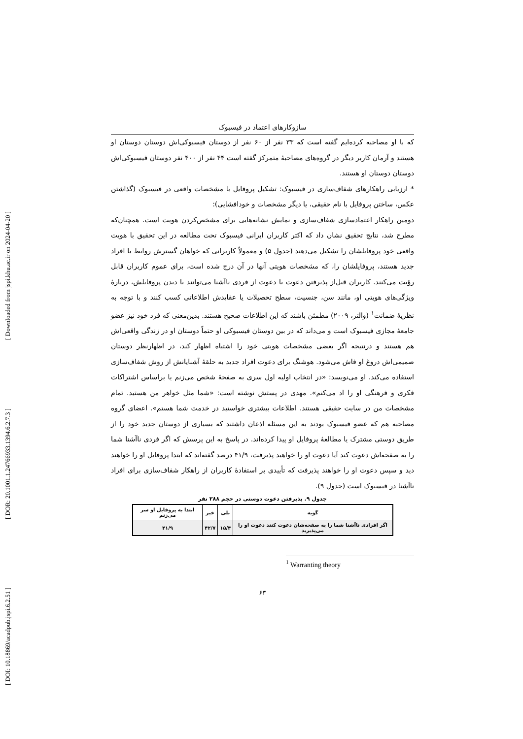[ DOI: 10.18869/acadpub.jspi.6.2.51 ] [ DOR: 20.1001.1.24766933.1394.6.2.7.3 ] [ Downloaded from jspi.khu.ac.ir on 2024-04-20 ]
سازوکارهای اعتماد در فیسبوک
که با او مصاحبه کرده‌ایم گفته است که ۳۳ نفر از ۶۰ نفر از دوستان فیسبوکی‌اش دوستان دوستان او هستند و آرمان کاربر دیگر در گروه‌های مصاحبهٔ متمرکز گفته است ۴۴ نفر از ۴۰۰ نفر دوستان فیسبوکی‌اش دوستان دوستان او هستند.
* ارزیابی راهکارهای شفاف‌سازی در فیسبوک: تشکیل پروفایل با مشخصات واقعی در فیسبوک (گذاشتن عکس، ساختن پروفایل با نام حقیقی، یا دیگر مشخصات و خودافشایی):
دومین راهکار اعتمادسازی شفاف‌سازی و نمایش نشانه‌هایی برای مشخص‌کردن هویت است. همچنان‌که مطرح شد، نتایج تحقیق نشان داد که اکثر کاربران ایرانی فیسبوک تحت مطالعه در این تحقیق با هویت واقعی خود پروفایلشان را تشکیل می‌دهند (جدول ۵) و معمولاً کاربرانی که خواهان گسترش روابط با افراد جدید هستند، پروفایلشان را، که مشخصات هویتی آنها در آن درج شده است، برای عموم کاربران قابل رؤیت می‌کنند. کاربران قبل‌از پذیرفتن دعوت یا دعوت از فردی ناآشنا می‌توانند با دیدن پروفایلش، دربارهٔ ویژگی‌های هویتی او، مانند سن، جنسیت، سطح تحصیلات یا عقایدش اطلاعاتی کسب کنند و با توجه به نظریهٔ ضمانت<sup>۱</sup> (والتر، ۲۰۰۹) مطمئن باشند که این اطلاعات صحیح هستند. بدین‌معنی که فرد خود نیز عضو جامعهٔ مجازی فیسبوک است و می‌داند که در بین دوستان فیسبوکی او حتماً دوستان او در زندگی واقعی‌اش هم هستند و درنتیجه اگر بعضی مشخصات هویتی خود را اشتباه اظهار کند، در اظهارنظر دوستان صمیمی‌اش دروغ او فاش می‌شود. هوشنگ برای دعوت افراد جدید به حلقهٔ آشنایانش از روش شفاف‌سازی استفاده می‌کند. او می‌نویسد: «در انتخاب اولیه اول سری به صفحهٔ شخص می‌زنم یا براساس اشتراکات فکری و فرهنگی او را اد می‌کنم». مهدی در پستش نوشته است: «شما مثل خواهر من هستید. تمام مشخصات من در سایت حقیقی هستند. اطلاعات بیشتری خواستید در خدمت شما هستم». اعضای گروه مصاحبه هم که عضو فیسبوک بودند به این مسئله اذعان داشتند که بسیاری از دوستان جدید خود را از طریق دوستی مشترک یا مطالعهٔ پروفایل او پیدا کرده‌اند. در پاسخ به این پرسش که اگر فردی ناآشنا شما را به صفحه‌اش دعوت کند آیا دعوت او را خواهید پذیرفت، ۴۱/۹ درصد گفته‌اند که ابتدا پروفایل او را خواهند دید و سپس دعوت او را خواهند پذیرفت که تأییدی بر استفادهٔ کاربران از راهکار شفاف‌سازی برای افراد ناآشنا در فیسبوک است (جدول ۹).
جدول ۹. پذیرفتن دعوت دوستی در حجم ۲۸۸ نفر
| گویه | بلی | خیر | ابتدا به پروفایل او سر می‌زنم |
| --- | --- | --- | --- |
| اگر افرادی ناآشنا شما را به صفحه‌شان دعوت کنند دعوت او را می‌پذیرید | ۱۵/۴ | ۴۲/۷ | ۴۱/۹ |
<sup>1</sup> Warranting theory
۶۳